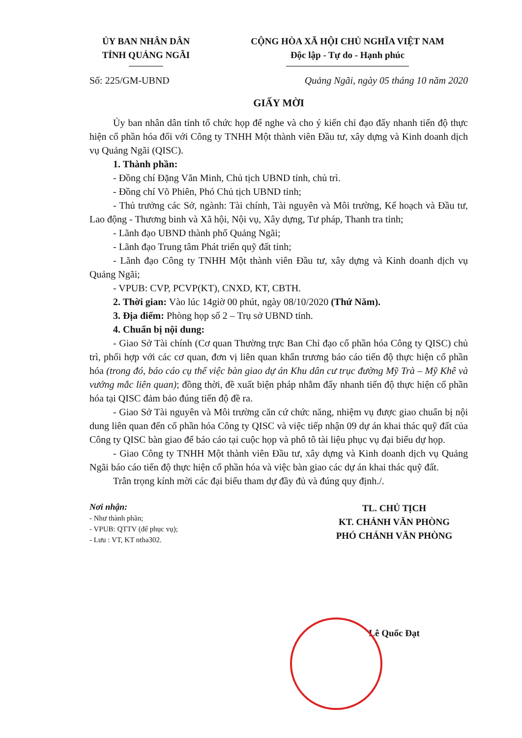ỦY BAN NHÂN DÂN
TỈNH QUẢNG NGÃI
CỘNG HÒA XÃ HỘI CHỦ NGHĨA VIỆT NAM
Độc lập - Tự do - Hạnh phúc
Số: 225/GM-UBND Quảng Ngãi, ngày 05 tháng 10 năm 2020
GIẤY MỜI
Ủy ban nhân dân tỉnh tổ chức họp để nghe và cho ý kiến chỉ đạo đẩy nhanh tiến độ thực hiện cổ phần hóa đối với Công ty TNHH Một thành viên Đầu tư, xây dựng và Kinh doanh dịch vụ Quảng Ngãi (QISC).
1. Thành phần:
- Đồng chí Đặng Văn Minh, Chủ tịch UBND tỉnh, chủ trì.
- Đồng chí Võ Phiên, Phó Chủ tịch UBND tỉnh;
- Thủ trưởng các Sở, ngành: Tài chính, Tài nguyên và Môi trường, Kế hoạch và Đầu tư, Lao động - Thương binh và Xã hội, Nội vụ, Xây dựng, Tư pháp, Thanh tra tỉnh;
- Lãnh đạo UBND thành phố Quảng Ngãi;
- Lãnh đạo Trung tâm Phát triển quỹ đất tỉnh;
- Lãnh đạo Công ty TNHH Một thành viên Đầu tư, xây dựng và Kinh doanh dịch vụ Quảng Ngãi;
- VPUB: CVP, PCVP(KT), CNXD, KT, CBTH.
2. Thời gian: Vào lúc 14giờ 00 phút, ngày 08/10/2020 (Thứ Năm).
3. Địa điểm: Phòng họp số 2 – Trụ sở UBND tỉnh.
4. Chuẩn bị nội dung:
- Giao Sở Tài chính (Cơ quan Thường trực Ban Chỉ đạo cổ phần hóa Công ty QISC) chủ trì, phối hợp với các cơ quan, đơn vị liên quan khẩn trương báo cáo tiến độ thực hiện cổ phần hóa (trong đó, báo cáo cụ thể việc bàn giao dự án Khu dân cư trục đường Mỹ Trà – Mỹ Khê và vướng mắc liên quan); đồng thời, đề xuất biện pháp nhằm đẩy nhanh tiến độ thực hiện cổ phần hóa tại QISC đảm bảo đúng tiến độ đề ra.
- Giao Sở Tài nguyên và Môi trường căn cứ chức năng, nhiệm vụ được giao chuẩn bị nội dung liên quan đến cổ phần hóa Công ty QISC và việc tiếp nhận 09 dự án khai thác quỹ đất của Công ty QISC bàn giao để báo cáo tại cuộc họp và phô tô tài liệu phục vụ đại biểu dự họp.
- Giao Công ty TNHH Một thành viên Đầu tư, xây dựng và Kinh doanh dịch vụ Quảng Ngãi báo cáo tiến độ thực hiện cổ phần hóa và việc bàn giao các dự án khai thác quỹ đất.
Trân trọng kính mời các đại biểu tham dự đầy đủ và đúng quy định./.
Nơi nhận:
- Như thành phần;
- VPUB: QTTV (để phục vụ);
- Lưu : VT, KT ntha302.
TL. CHỦ TỊCH
KT. CHÁNH VĂN PHÒNG
PHÓ CHÁNH VĂN PHÒNG
Lê Quốc Đạt